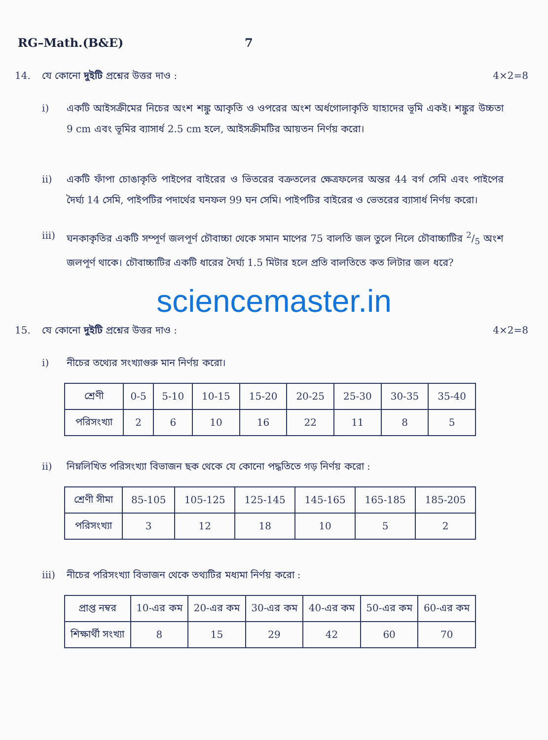RG–Math.(B&E) 7
14. যে কোনো দুইটি প্রশ্নের উত্তর দাও : 4×2=8
i) একটি আইসক্রীমের নিচের অংশ শঙ্কু আকৃতি ও ওপরের অংশ অর্ধগোলাকৃতি যাহাদের ভূমি একই। শঙ্কুর উচ্চতা 9 cm এবং ভূমির ব্যাসার্ধ 2.5 cm হলে, আইসক্রীমটির আয়তন নির্ণয় করো।
ii) একটি ফাঁপা চোঙাকৃতি পাইপের বাইরের ও ভিতরের বক্রতলের ক্ষেত্রফলের অন্তর 44 বর্গ সেমি এবং পাইপের দৈর্ঘ্য 14 সেমি, পাইপটির পদার্থের ঘনফল 99 ঘন সেমি। পাইপটির বাইরের ও ভেতরের ব্যাসার্ধ নির্ণয় করো।
iii) ঘনকাকৃতির একটি সম্পূর্ণ জলপূর্ণ চৌবাচ্চা থেকে সমান মাপের 75 বালতি জল তুলে নিলে চৌবাচ্চাটির 2/5 অংশ জলপূর্ণ থাকে। চৌবাচ্চাটির একটি ধারের দৈর্ঘ্য 1.5 মিটার হলে প্রতি বালতিতে কত লিটার জল ধরে?
sciencemaster.in
15. যে কোনো দুইটি প্রশ্নের উত্তর দাও : 4×2=8
i) নীচের তথ্যের সংখ্যাগুরু মান নির্ণয় করো।
| শ্রেণী | 0-5 | 5-10 | 10-15 | 15-20 | 20-25 | 25-30 | 30-35 | 35-40 |
| পরিসংখ্যা | 2 | 6 | 10 | 16 | 22 | 11 | 8 | 5 |
ii) নিম্নলিখিত পরিসংখ্যা বিভাজন ছক থেকে যে কোনো পদ্ধতিতে গড় নির্ণয় করো :
| শ্রেণী সীমা | 85-105 | 105-125 | 125-145 | 145-165 | 165-185 | 185-205 |
| পরিসংখ্যা | 3 | 12 | 18 | 10 | 5 | 2 |
iii) নীচের পরিসংখ্যা বিভাজন থেকে তথ্যটির মধ্যমা নির্ণয় করো :
| প্রাপ্ত নম্বর | 10-এর কম | 20-এর কম | 30-এর কম | 40-এর কম | 50-এর কম | 60-এর কম |
| শিক্ষার্থী সংখ্যা | 8 | 15 | 29 | 42 | 60 | 70 |